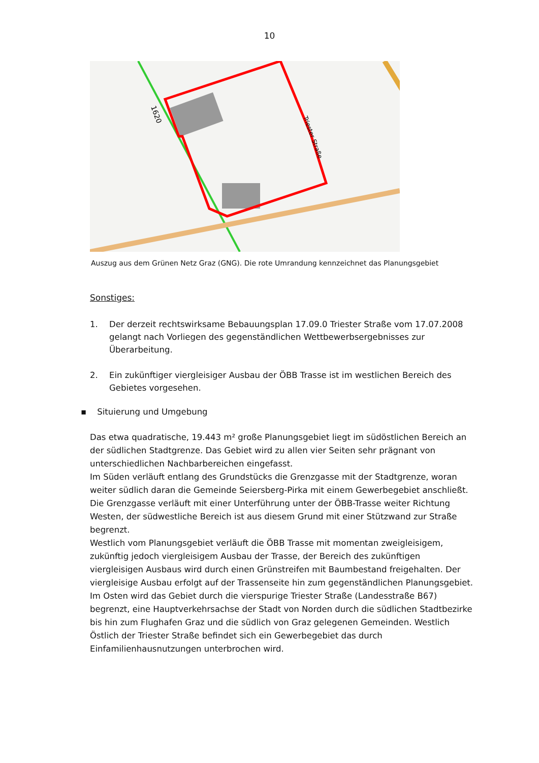10
1620
Triester Straße
Auszug aus dem Grünen Netz Graz (GNG). Die rote Umrandung kennzeichnet das Planungsgebiet
Sonstiges:
1. Der derzeit rechtswirksame Bebauungsplan 17.09.0 Triester Straße vom 17.07.2008 gelangt nach Vorliegen des gegenständlichen Wettbewerbsergebnisses zur Überarbeitung.
2. Ein zukünftiger viergleisiger Ausbau der ÖBB Trasse ist im westlichen Bereich des Gebietes vorgesehen.
▪ Situierung und Umgebung
Das etwa quadratische, 19.443 m² große Planungsgebiet liegt im südöstlichen Bereich an der südlichen Stadtgrenze. Das Gebiet wird zu allen vier Seiten sehr prägnant von unterschiedlichen Nachbarbereichen eingefasst.
Im Süden verläuft entlang des Grundstücks die Grenzgasse mit der Stadtgrenze, woran weiter südlich daran die Gemeinde Seiersberg-Pirka mit einem Gewerbegebiet anschließt.
Die Grenzgasse verläuft mit einer Unterführung unter der ÖBB-Trasse weiter Richtung Westen, der südwestliche Bereich ist aus diesem Grund mit einer Stützwand zur Straße begrenzt.
Westlich vom Planungsgebiet verläuft die ÖBB Trasse mit momentan zweigleisigem, zukünftig jedoch viergleisigem Ausbau der Trasse, der Bereich des zukünftigen viergleisigen Ausbaus wird durch einen Grünstreifen mit Baumbestand freigehalten. Der viergleisige Ausbau erfolgt auf der Trassenseite hin zum gegenständlichen Planungsgebiet. Im Osten wird das Gebiet durch die vierspurige Triester Straße (Landesstraße B67) begrenzt, eine Hauptverkehrsachse der Stadt von Norden durch die südlichen Stadtbezirke bis hin zum Flughafen Graz und die südlich von Graz gelegenen Gemeinden. Westlich
Östlich der Triester Straße befindet sich ein Gewerbegebiet das durch Einfamilienhausnutzungen unterbrochen wird.